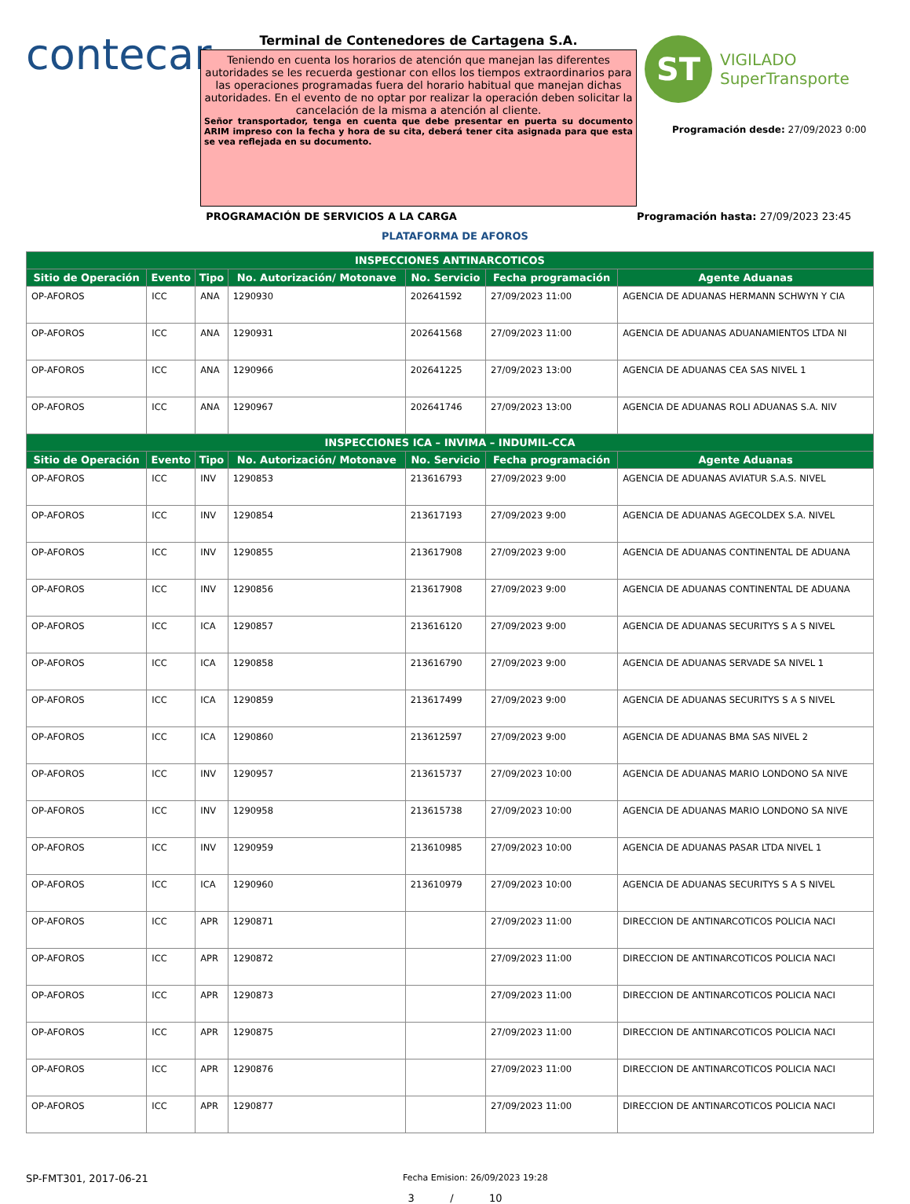contecar
Terminal de Contenedores de Cartagena S.A.
Teniendo en cuenta los horarios de atención que manejan las diferentes autoridades se les recuerda gestionar con ellos los tiempos extraordinarios para las operaciones programadas fuera del horario habitual que manejan dichas autoridades. En el evento de no optar por realizar la operación deben solicitar la cancelación de la misma a atención al cliente.
Señor transportador, tenga en cuenta que debe presentar en puerta su documento ARIM impreso con la fecha y hora de su cita, deberá tener cita asignada para que esta se vea reflejada en su documento.
ST VIGILADO
SuperTransporte
Programación desde: 27/09/2023 0:00
PROGRAMACIÓN DE SERVICIOS A LA CARGA Programación hasta: 27/09/2023 23:45
PLATAFORMA DE AFOROS
| INSPECCIONES ANTINARCOTICOS | | | | | | |
| --- | --- | --- | --- | --- | --- | --- |
| Sitio de Operación | Evento | Tipo | No. Autorización/ Motonave | No. Servicio | Fecha programación | Agente Aduanas |
| OP-AFOROS | ICC | ANA | 1290930 | 202641592 | 27/09/2023 11:00 | AGENCIA DE ADUANAS HERMANN SCHWYN Y CIA |
| OP-AFOROS | ICC | ANA | 1290931 | 202641568 | 27/09/2023 11:00 | AGENCIA DE ADUANAS ADUANAMIENTOS LTDA NI |
| OP-AFOROS | ICC | ANA | 1290966 | 202641225 | 27/09/2023 13:00 | AGENCIA DE ADUANAS CEA SAS NIVEL 1 |
| OP-AFOROS | ICC | ANA | 1290967 | 202641746 | 27/09/2023 13:00 | AGENCIA DE ADUANAS ROLI ADUANAS S.A. NIV |
| INSPECCIONES ICA – INVIMA – INDUMIL-CCA | | | | | | |
| Sitio de Operación | Evento | Tipo | No. Autorización/ Motonave | No. Servicio | Fecha programación | Agente Aduanas |
| OP-AFOROS | ICC | INV | 1290853 | 213616793 | 27/09/2023 9:00 | AGENCIA DE ADUANAS AVIATUR S.A.S. NIVEL |
| OP-AFOROS | ICC | INV | 1290854 | 213617193 | 27/09/2023 9:00 | AGENCIA DE ADUANAS AGECOLDEX S.A. NIVEL |
| OP-AFOROS | ICC | INV | 1290855 | 213617908 | 27/09/2023 9:00 | AGENCIA DE ADUANAS CONTINENTAL DE ADUANA |
| OP-AFOROS | ICC | INV | 1290856 | 213617908 | 27/09/2023 9:00 | AGENCIA DE ADUANAS CONTINENTAL DE ADUANA |
| OP-AFOROS | ICC | ICA | 1290857 | 213616120 | 27/09/2023 9:00 | AGENCIA DE ADUANAS SECURITYS S A S NIVEL |
| OP-AFOROS | ICC | ICA | 1290858 | 213616790 | 27/09/2023 9:00 | AGENCIA DE ADUANAS SERVADE SA NIVEL 1 |
| OP-AFOROS | ICC | ICA | 1290859 | 213617499 | 27/09/2023 9:00 | AGENCIA DE ADUANAS SECURITYS S A S NIVEL |
| OP-AFOROS | ICC | ICA | 1290860 | 213612597 | 27/09/2023 9:00 | AGENCIA DE ADUANAS BMA SAS NIVEL 2 |
| OP-AFOROS | ICC | INV | 1290957 | 213615737 | 27/09/2023 10:00 | AGENCIA DE ADUANAS MARIO LONDONO SA NIVE |
| OP-AFOROS | ICC | INV | 1290958 | 213615738 | 27/09/2023 10:00 | AGENCIA DE ADUANAS MARIO LONDONO SA NIVE |
| OP-AFOROS | ICC | INV | 1290959 | 213610985 | 27/09/2023 10:00 | AGENCIA DE ADUANAS PASAR LTDA NIVEL 1 |
| OP-AFOROS | ICC | ICA | 1290960 | 213610979 | 27/09/2023 10:00 | AGENCIA DE ADUANAS SECURITYS S A S NIVEL |
| OP-AFOROS | ICC | APR | 1290871 | | 27/09/2023 11:00 | DIRECCION DE ANTINARCOTICOS POLICIA NACI |
| OP-AFOROS | ICC | APR | 1290872 | | 27/09/2023 11:00 | DIRECCION DE ANTINARCOTICOS POLICIA NACI |
| OP-AFOROS | ICC | APR | 1290873 | | 27/09/2023 11:00 | DIRECCION DE ANTINARCOTICOS POLICIA NACI |
| OP-AFOROS | ICC | APR | 1290875 | | 27/09/2023 11:00 | DIRECCION DE ANTINARCOTICOS POLICIA NACI |
| OP-AFOROS | ICC | APR | 1290876 | | 27/09/2023 11:00 | DIRECCION DE ANTINARCOTICOS POLICIA NACI |
| OP-AFOROS | ICC | APR | 1290877 | | 27/09/2023 11:00 | DIRECCION DE ANTINARCOTICOS POLICIA NACI |
SP-FMT301, 2017-06-21
Fecha Emision: 26/09/2023 19:28
3 / 10